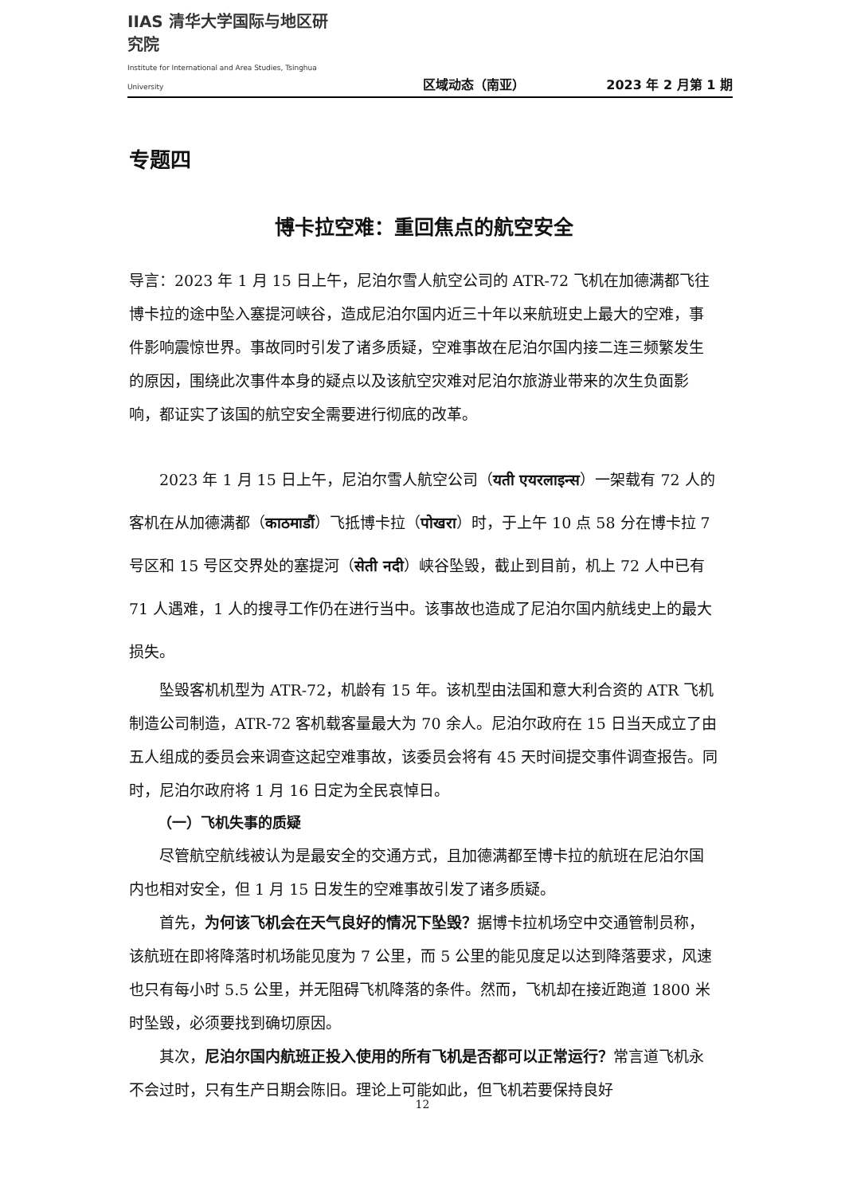IIAS 清华大学国际与地区研究院
Institute for International and Area Studies, Tsinghua University
区域动态（南亚）
2023 年 2 月第 1 期
专题四
博卡拉空难：重回焦点的航空安全
导言：2023 年 1 月 15 日上午，尼泊尔雪人航空公司的 ATR-72 飞机在加德满都飞往博卡拉的途中坠入塞提河峡谷，造成尼泊尔国内近三十年以来航班史上最大的空难，事件影响震惊世界。事故同时引发了诸多质疑，空难事故在尼泊尔国内接二连三频繁发生的原因，围绕此次事件本身的疑点以及该航空灾难对尼泊尔旅游业带来的次生负面影响，都证实了该国的航空安全需要进行彻底的改革。
2023 年 1 月 15 日上午，尼泊尔雪人航空公司（यती एयरलाइन्स）一架载有 72 人的客机在从加德满都（काठमाडौं）飞抵博卡拉（पोखरा）时，于上午 10 点 58 分在博卡拉 7 号区和 15 号区交界处的塞提河（सेती नदी）峡谷坠毁，截止到目前，机上 72 人中已有 71 人遇难，1 人的搜寻工作仍在进行当中。该事故也造成了尼泊尔国内航线史上的最大损失。
坠毁客机机型为 ATR-72，机龄有 15 年。该机型由法国和意大利合资的 ATR 飞机制造公司制造，ATR-72 客机载客量最大为 70 余人。尼泊尔政府在 15 日当天成立了由五人组成的委员会来调查这起空难事故，该委员会将有 45 天时间提交事件调查报告。同时，尼泊尔政府将 1 月 16 日定为全民哀悼日。
（一）飞机失事的质疑
尽管航空航线被认为是最安全的交通方式，且加德满都至博卡拉的航班在尼泊尔国内也相对安全，但 1 月 15 日发生的空难事故引发了诸多质疑。
首先，为何该飞机会在天气良好的情况下坠毁？据博卡拉机场空中交通管制员称，该航班在即将降落时机场能见度为 7 公里，而 5 公里的能见度足以达到降落要求，风速也只有每小时 5.5 公里，并无阻碍飞机降落的条件。然而，飞机却在接近跑道 1800 米时坠毁，必须要找到确切原因。
其次，尼泊尔国内航班正投入使用的所有飞机是否都可以正常运行？常言道飞机永不会过时，只有生产日期会陈旧。理论上可能如此，但飞机若要保持良好
12